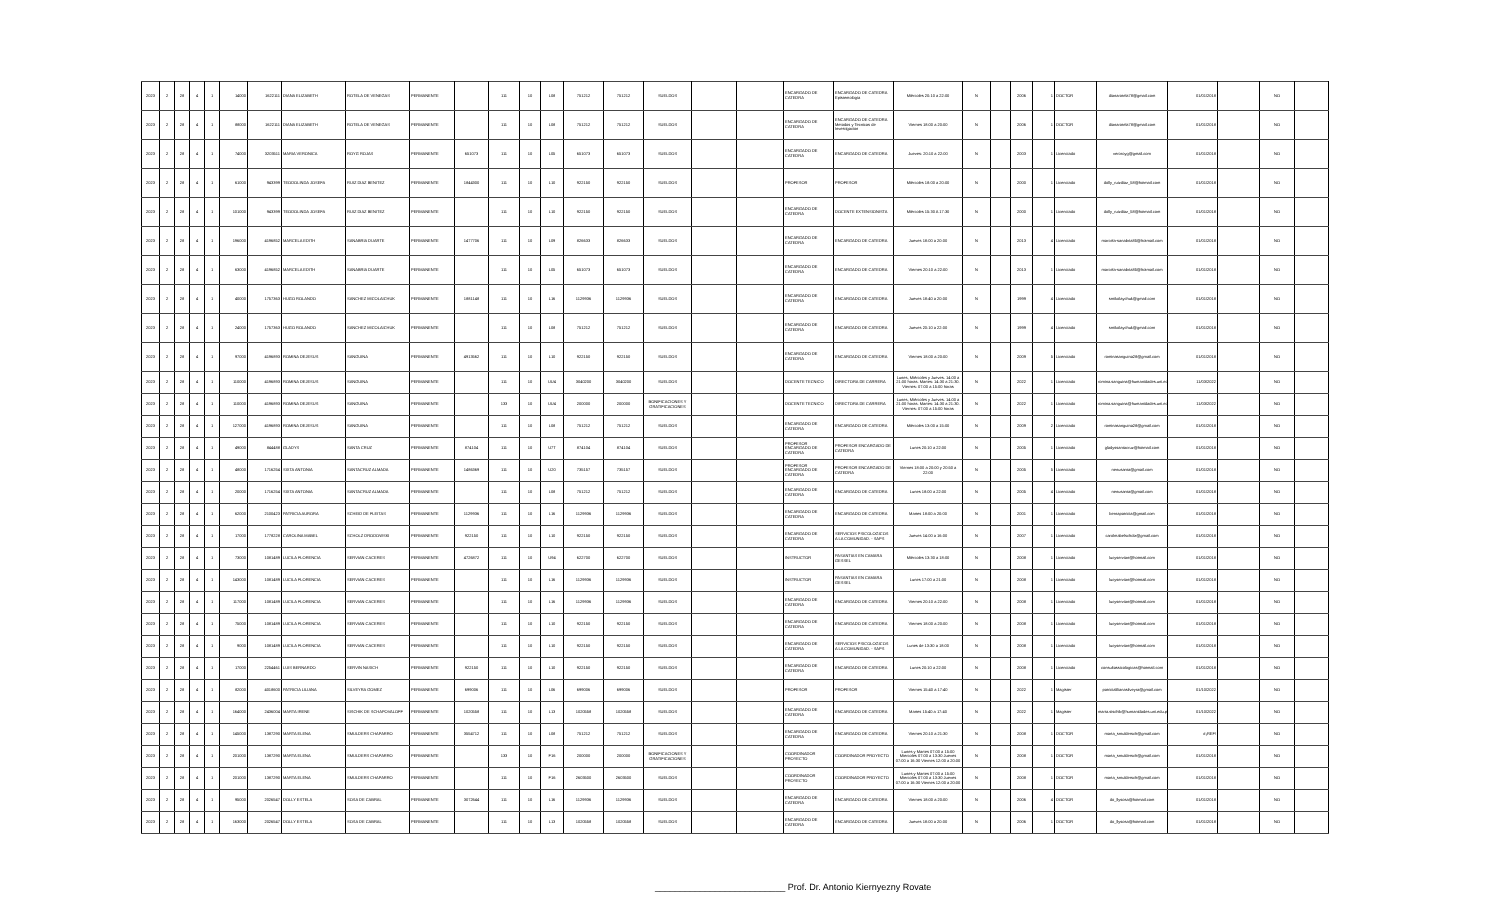| 2023 | 2 | 28 | 4 | 1 | 14000 | 1622111 | DIANA ELIZABETH | ROTELA DE VENEGAS | PERMANENTE | | 111 | 10 | L08 | 751212 | 751212 | SUELDOS | | | ENCARGADO DE CATEDRA | ENCARGADO DE CATEDRA Epistemologia | Miércoles 20:10 a 22:00 | N | | 2006 | 1 | DOCTOR | dianarotela78@gmail.com | 01/01/2018 | | NO | |
| 2023 | 2 | 28 | 4 | 1 | 88000 | 1622111 | DIANA ELIZABETH | ROTELA DE VENEGAS | PERMANENTE | | 111 | 10 | L08 | 751212 | 751212 | SUELDOS | | | ENCARGADO DE CATEDRA | ENCARGADO DE CATEDRA Metodos y Tecnicas de Investigacion | Viernes 18:00 a 20:00 | N | | 2006 | 1 | DOCTOR | dianarotela78@gmail.com | 01/01/2018 | | NO | |
| 2023 | 2 | 28 | 4 | 1 | 74000 | 3203511 | MARIA VERONICA | ROYG ROJAS | PERMANENTE | 651073 | 111 | 10 | L05 | 651073 | 651073 | SUELDOS | | | ENCARGADO DE CATEDRA | ENCARGADO DE CATEDRA | Jueves: 20:10 a 22:00 | N | | 2003 | 1 | Licenciado | veroroyg@gmail.com | 01/01/2018 | | NO | |
| 2023 | 2 | 28 | 4 | 1 | 61000 | 943399 | TEODOLINDA JOSEFA | RUIZ DIAZ BENITEZ | PERMANENTE | 1844300 | 111 | 10 | L10 | 922150 | 922150 | SUELDOS | | | PROFESOR | PROFESOR | Miércoles 18:00 a 20:00 | N | | 2000 | 1 | Licenciado | dolly_ruizdiaz_58@hotmail.com | 01/01/2018 | | NO | |
| 2023 | 2 | 28 | 4 | 1 | 101000 | 943399 | TEODOLINDA JOSEFA | RUIZ DIAZ BENITEZ | PERMANENTE | | 111 | 10 | L10 | 922150 | 922150 | SUELDOS | | | ENCARGADO DE CATEDRA | DOCENTE EXTENSIONISTA | Miércoles 15:30 A 17:30 | N | | 2000 | 1 | Licenciado | dolly_ruizdiaz_58@hotmail.com | 01/01/2018 | | NO | |
| 2023 | 2 | 28 | 4 | 1 | 196000 | 4196852 | MARCELA EDITH | SANABRIA DUARTE | PERMANENTE | 1477706 | 111 | 10 | L09 | 826633 | 826633 | SUELDOS | | | ENCARGADO DE CATEDRA | ENCARGADO DE CATEDRA | Jueves 18:00 a 20:00 | N | | 2013 | 4 | Licenciado | marcela-sanabria85@hotmail.com | 01/01/2018 | | NO | |
| 2023 | 2 | 28 | 4 | 1 | 63000 | 4196852 | MARCELA EDITH | SANABRIA DUARTE | PERMANENTE | | 111 | 10 | L05 | 651073 | 651073 | SUELDOS | | | ENCARGADO DE CATEDRA | ENCARGADO DE CATEDRA | Viernes 20:10 a 22:00 | N | | 2013 | 1 | Licenciado | marcela-sanabria85@hotmail.com | 01/01/2018 | | NO | |
| 2023 | 2 | 28 | 4 | 1 | 40000 | 1757363 | HUGO ROLANDO | SANCHEZ MICOLAICHUK | PERMANENTE | 1881148 | 111 | 10 | L16 | 1129936 | 1129936 | SUELDOS | | | ENCARGADO DE CATEDRA | ENCARGADO DE CATEDRA | Jueves 18:40 a 20:00 | N | | 1999 | 4 | Licenciado | smikolaychuk@gmail.com | 01/01/2018 | | NO | |
| 2023 | 2 | 28 | 4 | 1 | 24000 | 1757363 | HUGO ROLANDO | SANCHEZ MICOLAICHUK | PERMANENTE | | 111 | 10 | L08 | 751212 | 751212 | SUELDOS | | | ENCARGADO DE CATEDRA | ENCARGADO DE CATEDRA | Jueves 20:10 a 22:00 | N | | 1999 | 4 | Licenciado | smikolaychuk@gmail.com | 01/01/2018 | | NO | |
| 2023 | 2 | 28 | 4 | 1 | 97000 | 4196893 | ROMINA DEJESUS | SANGUINA | PERMANENTE | 4913562 | 111 | 10 | L10 | 922150 | 922150 | SUELDOS | | | ENCARGADO DE CATEDRA | ENCARGADO DE CATEDRA | Viernes 18:00 a 20:00 | N | | 2009 | 5 | Licenciado | rominasanguina28@gmail.com | 01/01/2018 | | NO | |
| 2023 | 2 | 28 | 4 | 1 | 110000 | 4196893 | ROMINA DEJESUS | SANGUINA | PERMANENTE | | 111 | 10 | UU4 | 3040200 | 3040200 | SUELDOS | | | DOCENTE TECNICO | DIRECTORA DE CARRERA | Lunes, Miércoles y Jueves. 14:00 a 21:00 horas. Martes: 14:30 a 21:30. Viernes: 07:00 a 15:00 horas | N | | 2022 | 1 | Licenciado | romina.sanguina@humanidades.uni.edu.py | 11/03/2022 | | NO | |
| 2023 | 2 | 28 | 4 | 1 | 110000 | 4196893 | ROMINA DEJESUS | SANGUINA | PERMANENTE | | 133 | 10 | UU4 | 200000 | 200000 | BONIFICACIONES Y GRATIFICACIONES | | | DOCENTE TECNICO | DIRECTORA DE CARRERA | Lunes, Miércoles y Jueves. 14:00 a 21:00 horas. Martes: 14:30 a 21:30. Viernes: 07:00 a 15:00 horas | N | | 2022 | 1 | Licenciado | romina.sanguina@humanidades.uni.edu.py | 11/03/2022 | | NO | |
| 2023 | 2 | 28 | 4 | 1 | 127000 | 4196893 | ROMINA DEJESUS | SANGUINA | PERMANENTE | | 111 | 10 | L08 | 751212 | 751212 | SUELDOS | | | ENCARGADO DE CATEDRA | ENCARGADO DE CATEDRA | Miércoles 13:00 a 15:00 | N | | 2009 | 2 | Licenciado | rominasanguina28@gmail.com | 01/01/2018 | | NO | |
| 2023 | 2 | 28 | 4 | 1 | 49000 | 844488 | GLADYS | SANTA CRUZ | PERMANENTE | 874104 | 111 | 10 | U7T | 874104 | 874104 | SUELDOS | | | PROFESOR ENCARGADO DE CATEDRA | PROFESOR ENCARGADO DE CATEDRA | Lunes 20:10 a 22:00 | N | | 2005 | 1 | Licenciado | gladyssantacruz@hotmail.com | 01/01/2018 | | NO | |
| 2023 | 2 | 28 | 4 | 1 | 48000 | 1716254 | SIXTA ANTONIA | SANTACRUZ ALMADA | PERMANENTE | 1486369 | 111 | 10 | U20 | 735157 | 735157 | SUELDOS | | | PROFESOR ENCARGADO DE CATEDRA | PROFESOR ENCARGADO DE CATEDRA | Viernes 18:00 a 20:00 y 20:50 a 22:00 | N | | 2005 | 5 | Licenciado | nenusanta@gmail.com | 01/01/2018 | | NO | |
| 2023 | 2 | 28 | 4 | 1 | 20000 | 1716254 | SIXTA ANTONIA | SANTACRUZ ALMADA | PERMANENTE | | 111 | 10 | L08 | 751212 | 751212 | SUELDOS | | | ENCARGADO DE CATEDRA | ENCARGADO DE CATEDRA | Lunes 18:00 a 22:00 | N | | 2005 | 4 | Licenciado | nenusanta@gmail.com | 01/01/2018 | | NO | |
| 2023 | 2 | 28 | 4 | 1 | 62000 | 2100423 | PATRICIA AURORA | SCHEID DE FLEITAS | PERMANENTE | 1129936 | 111 | 10 | L16 | 1129936 | 1129936 | SUELDOS | | | ENCARGADO DE CATEDRA | ENCARGADO DE CATEDRA | Martes 18:00 a 20:00 | N | | 2001 | 1 | Licenciado | bernapatricia@gmail.com | 01/01/2018 | | NO | |
| 2023 | 2 | 28 | 4 | 1 | 17000 | 1778228 | CAROLINA MABEL | SCHOLZ DRODOWSKI | PERMANENTE | 922150 | 111 | 10 | L10 | 922150 | 922150 | SUELDOS | | | ENCARGADO DE CATEDRA | SERVICIOS PSICOLOGICOS A LA COMUNIDAD. - SAPS | Jueves 14:00 a 16:00 | N | | 2007 | 1 | Licenciado | carolmabelscholz@gmail.com | 01/01/2018 | | NO | |
| 2023 | 2 | 28 | 4 | 1 | 73000 | 1081489 | LUCILA FLORENCIA | SERVIAN CACERES | PERMANENTE | 4726872 | 111 | 10 | U94 | 622700 | 622700 | SUELDOS | | | INSTRUCTOR | PASANTIAS EN CAMARA GESSEL | Miércoles 13:30 a 18:00 | N | | 2008 | 1 | Licenciado | lucyservian@hotmail.com | 01/01/2018 | | NO | |
| 2023 | 2 | 28 | 4 | 1 | 143000 | 1081489 | LUCILA FLORENCIA | SERVIAN CACERES | PERMANENTE | | 111 | 10 | L16 | 1129936 | 1129936 | SUELDOS | | | INSTRUCTOR | PASANTIAS EN CAMARA GESSEL | Lunes 17:00 a 21:00 | N | | 2008 | 1 | Licenciado | lucyservian@hotmail.com | 01/01/2018 | | NO | |
| 2023 | 2 | 28 | 4 | 1 | 117000 | 1081489 | LUCILA FLORENCIA | SERVIAN CACERES | PERMANENTE | | 111 | 10 | L16 | 1129936 | 1129936 | SUELDOS | | | ENCARGADO DE CATEDRA | ENCARGADO DE CATEDRA | Viernes 20:10 a 22:00 | N | | 2008 | 1 | Licenciado | lucyservian@hotmail.com | 01/01/2018 | | NO | |
| 2023 | 2 | 28 | 4 | 1 | 75000 | 1081489 | LUCILA FLORENCIA | SERVIAN CACERES | PERMANENTE | | 111 | 10 | L10 | 922150 | 922150 | SUELDOS | | | ENCARGADO DE CATEDRA | ENCARGADO DE CATEDRA | Viernes 18:00 a 20:00 | N | | 2008 | 1 | Licenciado | lucyservian@hotmail.com | 01/01/2018 | | NO | |
| 2023 | 2 | 28 | 4 | 1 | 9000 | 1081489 | LUCILA FLORENCIA | SERVIAN CACERES | PERMANENTE | | 111 | 10 | L10 | 922150 | 922150 | SUELDOS | | | ENCARGADO DE CATEDRA | SERVICIOS PSICOLOGICOS A LA COMUNIDAD. - SAPS | Lunes de 13:30 a 18:00 | N | | 2008 | 1 | Licenciado | lucyservian@hotmail.com | 01/01/2018 | | NO | |
| 2023 | 2 | 28 | 4 | 1 | 17000 | 2254461 | LUIS BERNARDO | SERVIN NASICH | PERMANENTE | 922150 | 111 | 10 | L10 | 922150 | 922150 | SUELDOS | | | ENCARGADO DE CATEDRA | ENCARGADO DE CATEDRA | Lunes 20:10 a 22:00 | N | | 2008 | 1 | Licenciado | consultassicologicas@hotmail.com | 01/01/2018 | | NO | |
| 2023 | 2 | 28 | 4 | 1 | 82000 | 4018600 | PATRICIA LILIANA | SILVEYRA GOMEZ | PERMANENTE | 699006 | 111 | 10 | L06 | 699006 | 699006 | SUELDOS | | | PROFESOR | PROFESOR | Viernes 15:40 a 17:40 | N | | 2022 | 1 | Magister | patricialilianasilveyra@gmail.com | 01/10/2022 | | NO | |
| 2023 | 2 | 28 | 4 | 1 | 164000 | 2436004 | MARTA IRENE | SISCHIK DE SCHAPOVALOFF | PERMANENTE | 1020558 | 111 | 10 | L13 | 1020558 | 1020558 | SUELDOS | | | ENCARGADO DE CATEDRA | ENCARGADO DE CATEDRA | Martes 15:40 a 17:40 | N | | 2022 | 1 | Magister | marta.sischik@humanidades.uni.edu.py | 01/10/2022 | | NO | |
| 2023 | 2 | 28 | 4 | 1 | 145000 | 1387290 | MARTA ELENA | SMULDERS CHAPARRO | PERMANENTE | 3554712 | 111 | 10 | L08 | 751212 | 751212 | SUELDOS | | | ENCARGADO DE CATEDRA | ENCARGADO DE CATEDRA | Viernes 20:10 a 21:30 | N | | 2008 | 1 | DOCTOR | marta_smuldersch@gmail.com | #¡REF! | | NO | |
| 2023 | 2 | 28 | 4 | 1 | 201000 | 1387290 | MARTA ELENA | SMULDERS CHAPARRO | PERMANENTE | | 133 | 10 | F16 | 200000 | 200000 | BONIFICACIONES Y GRATIFICACIONES | | | COORDINADOR PROYECTO | COORDINADOR PROYECTO | Lunes y Martes 07:00 a 15:00 Miercoles 07:00 a 13:30 Jueves 07:00 a 16:30 Viernes 12:00 a 20:00 | N | | 2008 | 1 | DOCTOR | marta_smuldersch@gmail.com | 01/01/2018 | | NO | |
| 2023 | 2 | 28 | 4 | 1 | 201000 | 1387290 | MARTA ELENA | SMULDERS CHAPARRO | PERMANENTE | | 111 | 10 | F16 | 2603500 | 2603500 | SUELDOS | | | COORDINADOR PROYECTO | COORDINADOR PROYECTO | Lunes y Martes 07:00 a 15:00 Miercoles 07:00 a 13:30 Jueves 07:00 a 16:30 Viernes 12:00 a 20:00 | N | | 2008 | 1 | DOCTOR | marta_smuldersch@gmail.com | 01/01/2018 | | NO | |
| 2023 | 2 | 28 | 4 | 1 | 95000 | 2026547 | DOLLY ESTELA | SOSA DE CABRAL | PERMANENTE | 3072644 | 111 | 10 | L16 | 1129936 | 1129936 | SUELDOS | | | ENCARGADO DE CATEDRA | ENCARGADO DE CATEDRA | Viernes 18:00 a 20:00 | N | | 2006 | 4 | DOCTOR | do_llysosa@hotmail.com | 01/01/2018 | | NO | |
| 2023 | 2 | 28 | 4 | 1 | 163000 | 2026547 | DOLLY ESTELA | SOSA DE CABRAL | PERMANENTE | | 111 | 10 | L13 | 1020558 | 1020558 | SUELDOS | | | ENCARGADO DE CATEDRA | ENCARGADO DE CATEDRA | Jueves 18:00 a 20:00 | N | | 2006 | 1 | DOCTOR | do_llysosa@hotmail.com | 01/01/2018 | | NO | |
__________________________ Prof. Dr. Antonio Kiernyezny Rovate